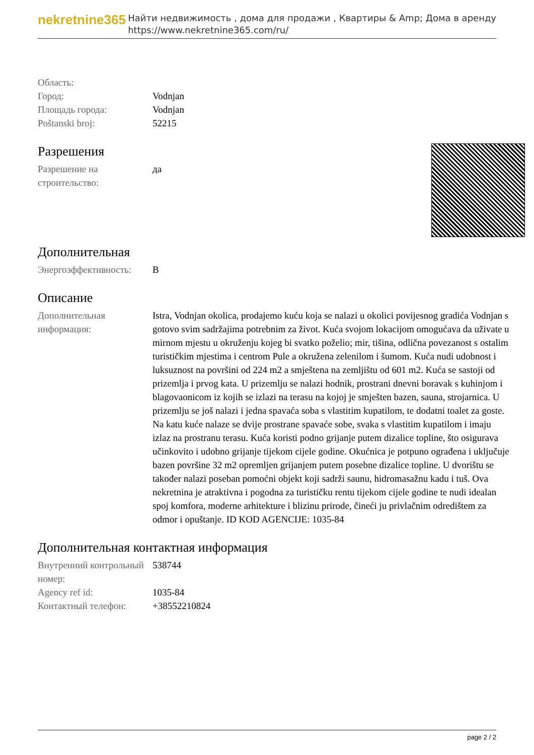nekretnine365
Найти недвижимость , дома для продажи , Квартиры & Amp; Дома в аренду
https://www.nekretnine365.com/ru/
| Область: | |
| Город: | Vodnjan |
| Площадь города: | Vodnjan |
| Poštanski broj: | 52215 |
Разрешения
| Разрешение на строительство: | да |
Дополнительная
| Энергоэффективность: | B |
Описание
| Дополнительная информация: | Istra, Vodnjan okolica, prodajemo kuću koja se nalazi u okolici povijesnog gradića Vodnjan s gotovo svim sadržajima potrebnim za život. Kuća svojom lokacijom omogućava da uživate u mirnom mjestu u okruženju kojeg bi svatko poželio; mir, tišina, odlična povezanost s ostalim turističkim mjestima i centrom Pule a okružena zelenilom i šumom. Kuća nudi udobnost i luksuznost na površini od 224 m2 a smještena na zemljištu od 601 m2. Kuća se sastoji od prizemlja i prvog kata. U prizemlju se nalazi hodnik, prostrani dnevni boravak s kuhinjom i blagovaonicom iz kojih se izlazi na terasu na kojoj je smješten bazen, sauna, strojarnica. U prizemlju se još nalazi i jedna spavaća soba s vlastitim kupatilom, te dodatni toalet za goste. Na katu kuće nalaze se dvije prostrane spavaće sobe, svaka s vlastitim kupatilom i imaju izlaz na prostranu terasu. Kuća koristi podno grijanje putem dizalice topline, što osigurava učinkovito i udobno grijanje tijekom cijele godine. Okućnica je potpuno ograđena i uključuje bazen površine 32 m2 opremljen grijanjem putem posebne dizalice topline. U dvorištu se također nalazi poseban pomoćni objekt koji sadrži saunu, hidromasažnu kadu i tuš. Ova nekretnina je atraktivna i pogodna za turističku rentu tijekom cijele godine te nudi idealan spoj komfora, moderne arhitekture i blizinu prirode, čineći ju privlačnim odredištem za odmor i opuštanje. ID KOD AGENCIJE: 1035-84 |
Дополнительная контактная информация
| Внутренний контрольный номер: | 538744 |
| Agency ref id: | 1035-84 |
| Контактный телефон: | +38552210824 |
page 2 / 2